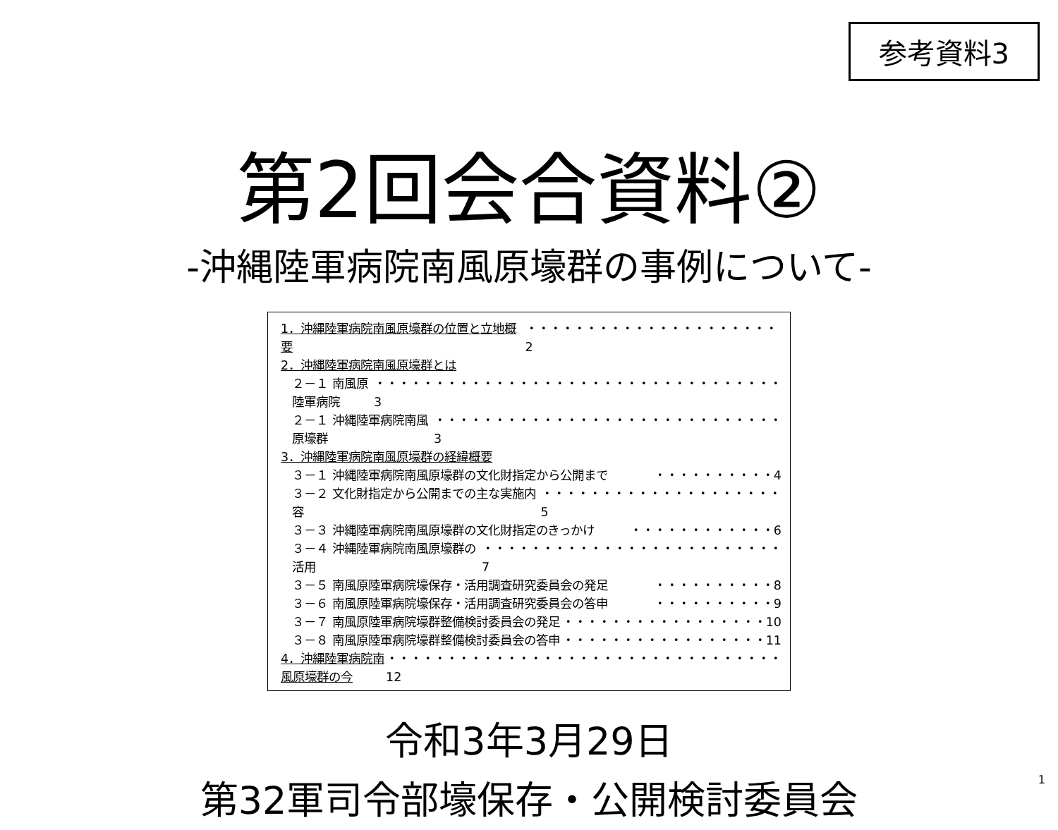参考資料3
第2回会合資料②
-沖縄陸軍病院南風原壕群の事例について-
1．沖縄陸軍病院南風原壕群の位置と立地概要 ・・・・・・・・・・・・・・・・・・・・・2
2．沖縄陸軍病院南風原壕群とは
２－１ 南風原陸軍病院 ・・・・・・・・・・・・・・・・・・・・・・・・・・・・・・・・・・3
２－１ 沖縄陸軍病院南風原壕群 ・・・・・・・・・・・・・・・・・・・・・・・・・・・・・3
3．沖縄陸軍病院南風原壕群の経緯概要
３－１ 沖縄陸軍病院南風原壕群の文化財指定から公開まで ・・・・・・・・・・4
３－２ 文化財指定から公開までの主な実施内容 ・・・・・・・・・・・・・・・・・・・・5
３－３ 沖縄陸軍病院南風原壕群の文化財指定のきっかけ ・・・・・・・・・・・・6
３－４ 沖縄陸軍病院南風原壕群の活用 ・・・・・・・・・・・・・・・・・・・・・・・・・7
３－５ 南風原陸軍病院壕保存・活用調査研究委員会の発足 ・・・・・・・・・・8
３－６ 南風原陸軍病院壕保存・活用調査研究委員会の答申 ・・・・・・・・・・9
３－７ 南風原陸軍病院壕群整備検討委員会の発足 ・・・・・・・・・・・・・・・・・10
３－８ 南風原陸軍病院壕群整備検討委員会の答申 ・・・・・・・・・・・・・・・・・11
4．沖縄陸軍病院南風原壕群の今 ・・・・・・・・・・・・・・・・・・・・・・・・・・・・・・・・・12
令和3年3月29日
第32軍司令部壕保存・公開検討委員会
1